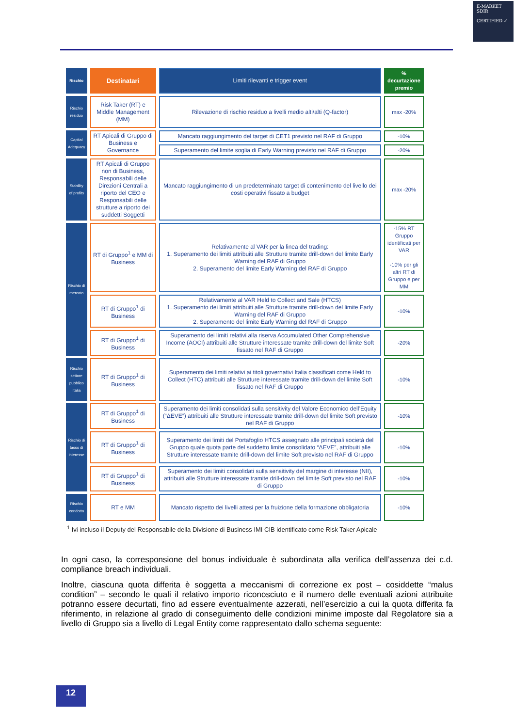E-MARKET
SDIR
CERTIFIED ✓
| Rischio | Destinatari | Limiti rilevanti e trigger event | % decurtazione premio |
| --- | --- | --- | --- |
| Rischio residuo | Risk Taker (RT) e Middle Management (MM) | Rilevazione di rischio residuo a livelli medio alti/alti (Q-factor) | max -20% |
| Capital Adequacy | RT Apicali di Gruppo di Business e Governance | Mancato raggiungimento del target di CET1 previsto nel RAF di Gruppo | -10% |
| | | Superamento del limite soglia di Early Warning previsto nel RAF di Gruppo | -20% |
| Stability of profits | RT Apicali di Gruppo non di Business, Responsabili delle Direzioni Centrali a riporto del CEO e Responsabili delle strutture a riporto dei suddetti Soggetti | Mancato raggiungimento di un predeterminato target di contenimento del livello dei costi operativi fissato a budget | max -20% |
| Rischio di mercato | RT di Gruppo<sup>1</sup> e MM di Business | Relativamente al VAR per la linea del trading: 1. Superamento dei limiti attribuiti alle Strutture tramite drill-down del limite Early Warning del RAF di Gruppo 2. Superamento del limite Early Warning del RAF di Gruppo | -15% RT Gruppo identificati per VAR -10% per gli altri RT di Gruppo e per MM |
| | RT di Gruppo<sup>1</sup> di Business | Relativamente al VAR Held to Collect and Sale (HTCS) 1. Superamento dei limiti attribuiti alle Strutture tramite drill-down del limite Early Warning del RAF di Gruppo 2. Superamento del limite Early Warning del RAF di Gruppo | -10% |
| | RT di Gruppo<sup>1</sup> di Business | Superamento dei limiti relativi alla riserva Accumulated Other Comprehensive Income (AOCI) attribuiti alle Strutture interessate tramite drill-down del limite Soft fissato nel RAF di Gruppo | -20% |
| Rischio settore pubblico Italia | RT di Gruppo<sup>1</sup> di Business | Superamento dei limiti relativi ai titoli governativi Italia classificati come Held to Collect (HTC) attribuiti alle Strutture interessate tramite drill-down del limite Soft fissato nel RAF di Gruppo | -10% |
| Rischio di tasso di interesse | RT di Gruppo<sup>1</sup> di Business | Superamento dei limiti consolidati sulla sensitivity del Valore Economico dell’Equity (“ΔEVE”) attribuiti alle Strutture interessate tramite drill-down del limite Soft previsto nel RAF di Gruppo | -10% |
| | RT di Gruppo<sup>1</sup> di Business | Superamento dei limiti del Portafoglio HTCS assegnato alle principali società del Gruppo quale quota parte del suddetto limite consolidato “ΔEVE”, attribuiti alle Strutture interessate tramite drill-down del limite Soft previsto nel RAF di Gruppo | -10% |
| | RT di Gruppo<sup>1</sup> di Business | Superamento dei limiti consolidati sulla sensitivity del margine di interesse (NII), attribuiti alle Strutture interessate tramite drill-down del limite Soft previsto nel RAF di Gruppo | -10% |
| Rischio condotta | RT e MM | Mancato rispetto dei livelli attesi per la fruizione della formazione obbligatoria | -10% |
<sup>1</sup> Ivi incluso il Deputy del Responsabile della Divisione di Business IMI CIB identificato come Risk Taker Apicale
In ogni caso, la corresponsione del bonus individuale è subordinata alla verifica dell’assenza dei c.d. compliance breach individuali.
Inoltre, ciascuna quota differita è soggetta a meccanismi di correzione ex post – cosiddette “malus condition” – secondo le quali il relativo importo riconosciuto e il numero delle eventuali azioni attribuite potranno essere decurtati, fino ad essere eventualmente azzerati, nell’esercizio a cui la quota differita fa riferimento, in relazione al grado di conseguimento delle condizioni minime imposte dal Regolatore sia a livello di Gruppo sia a livello di Legal Entity come rappresentato dallo schema seguente:
12